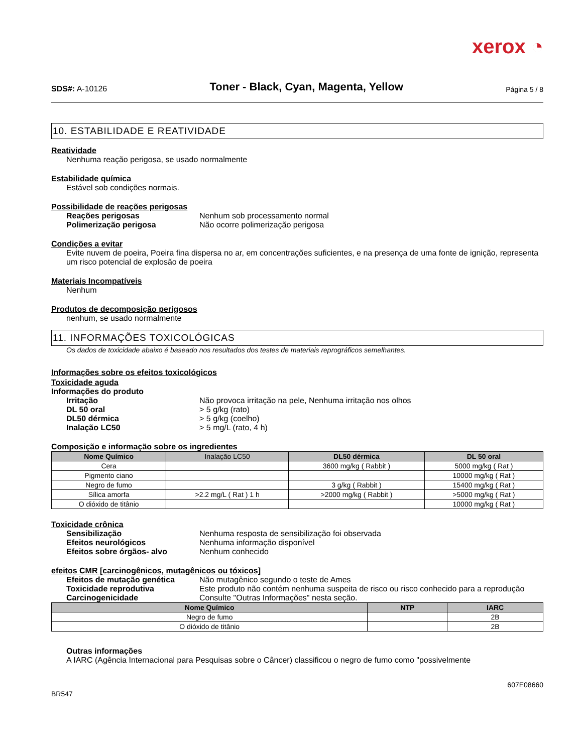xerox ◔
SDS#: A-10126
Toner - Black, Cyan, Magenta, Yellow
Página 5 / 8
10. ESTABILIDADE E REATIVIDADE
Reatividade
Nenhuma reação perigosa, se usado normalmente
Estabilidade química
Estável sob condições normais.
Possibilidade de reações perigosas
Reações perigosas Nenhum sob processamento normal
Polimerização perigosa Não ocorre polimerização perigosa
Condições a evitar
Evite nuvem de poeira, Poeira fina dispersa no ar, em concentrações suficientes, e na presença de uma fonte de ignição, representa um risco potencial de explosão de poeira
Materiais Incompatíveis
Nenhum
Produtos de decomposição perigosos
nenhum, se usado normalmente
11. INFORMAÇÕES TOXICOLÓGICAS
Os dados de toxicidade abaixo é baseado nos resultados dos testes de materiais reprográficos semelhantes.
Informações sobre os efeitos toxicológicos
Toxicidade aguda
Informações do produto
Irritação Não provoca irritação na pele, Nenhuma irritação nos olhos
DL 50 oral > 5 g/kg (rato)
DL50 dérmica > 5 g/kg (coelho)
Inalação LC50 > 5 mg/L (rato, 4 h)
Composição e informação sobre os ingredientes
| Nome Químico | Inalação LC50 | DL50 dérmica | DL 50 oral |
| --- | --- | --- | --- |
| Cera | | 3600 mg/kg ( Rabbit ) | 5000 mg/kg ( Rat ) |
| Pigmento ciano | | | 10000 mg/kg ( Rat ) |
| Negro de fumo | | 3 g/kg ( Rabbit ) | 15400 mg/kg ( Rat ) |
| Sílica amorfa | >2.2 mg/L ( Rat ) 1 h | >2000 mg/kg ( Rabbit ) | >5000 mg/kg ( Rat ) |
| O dióxido de titânio | | | 10000 mg/kg ( Rat ) |
Toxicidade crônica
Sensibilização Nenhuma resposta de sensibilização foi observada
Efeitos neurológicos Nenhuma informação disponível
Efeitos sobre órgãos- alvo Nenhum conhecido
efeitos CMR [carcinogênicos, mutagênicos ou tóxicos]
Efeitos de mutação genética Não mutagênico segundo o teste de Ames
Toxicidade reprodutiva Este produto não contém nenhuma suspeita de risco ou risco conhecido para a reprodução
Carcinogenicidade Consulte "Outras Informações" nesta seção.
| Nome Químico | NTP | IARC |
| --- | --- | --- |
| Negro de fumo | | 2B |
| O dióxido de titânio | | 2B |
Outras informações
A IARC (Agência Internacional para Pesquisas sobre o Câncer) classificou o negro de fumo como "possivelmente
BR547 607E08660